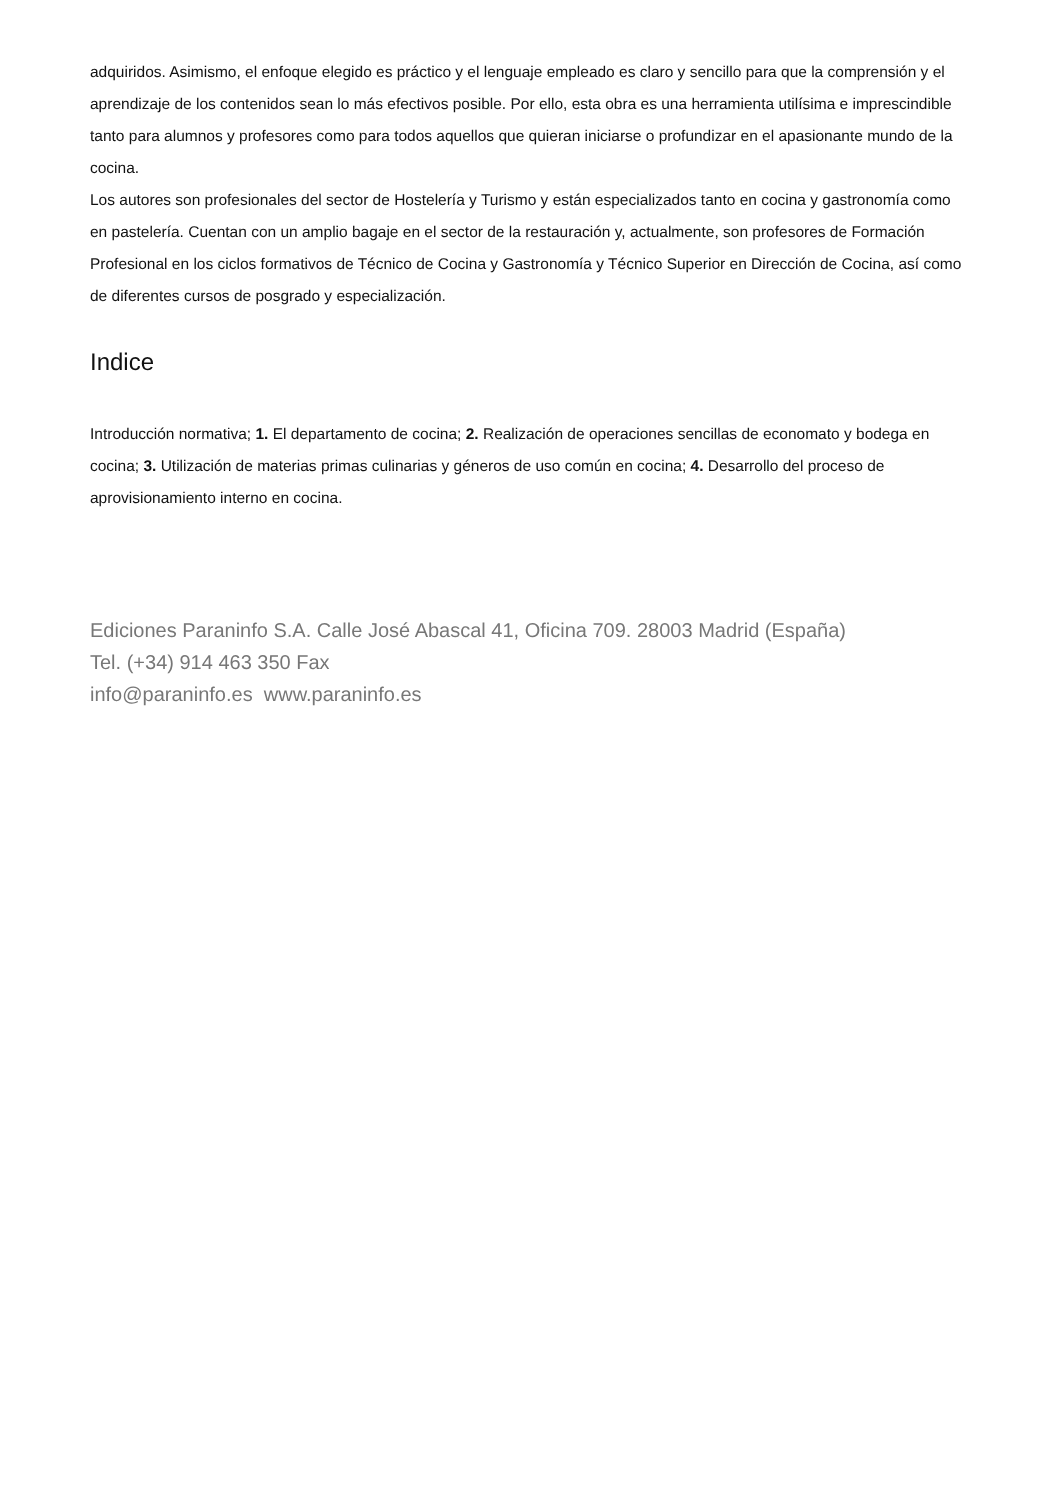adquiridos. Asimismo, el enfoque elegido es práctico y el lenguaje empleado es claro y sencillo para que la comprensión y el aprendizaje de los contenidos sean lo más efectivos posible. Por ello, esta obra es una herramienta utilísima e imprescindible tanto para alumnos y profesores como para todos aquellos que quieran iniciarse o profundizar en el apasionante mundo de la cocina.
Los autores son profesionales del sector de Hostelería y Turismo y están especializados tanto en cocina y gastronomía como en pastelería. Cuentan con un amplio bagaje en el sector de la restauración y, actualmente, son profesores de Formación Profesional en los ciclos formativos de Técnico de Cocina y Gastronomía y Técnico Superior en Dirección de Cocina, así como de diferentes cursos de posgrado y especialización.
Indice
Introducción normativa; 1. El departamento de cocina; 2. Realización de operaciones sencillas de economato y bodega en cocina; 3. Utilización de materias primas culinarias y géneros de uso común en cocina; 4. Desarrollo del proceso de aprovisionamiento interno en cocina.
Ediciones Paraninfo S.A. Calle José Abascal 41, Oficina 709. 28003 Madrid (España)
Tel. (+34) 914 463 350 Fax
info@paraninfo.es www.paraninfo.es